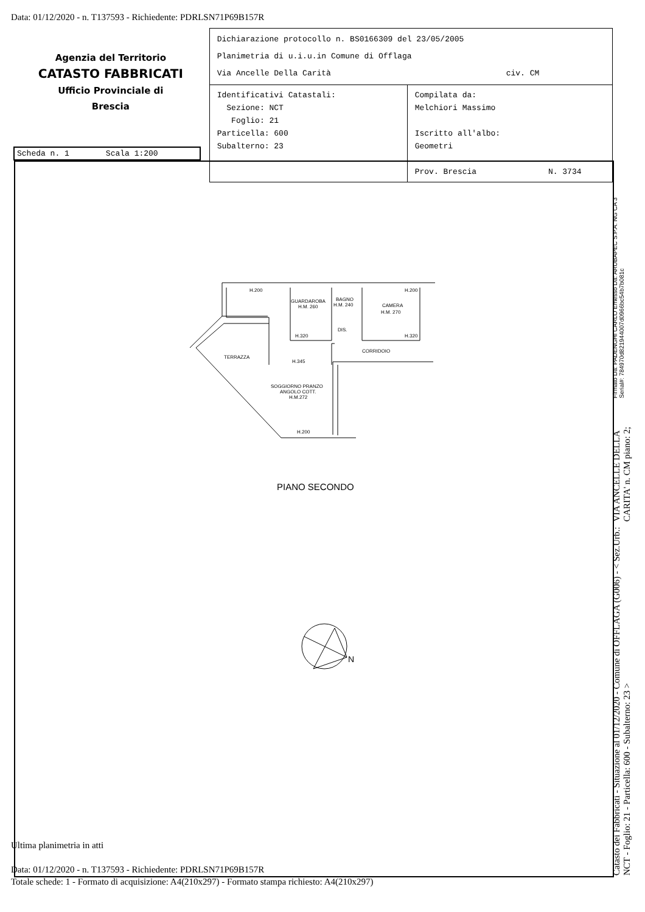Data: 01/12/2020 - n. T137593 - Richiedente: PDRLSN71P69B157R
Agenzia del Territorio
CATASTO FABBRICATI
Ufficio Provinciale di
Brescia
Dichiarazione protocollo n. BS0166309 del 23/05/2005
Planimetria di u.i.u.in Comune di Offlaga
Via Ancelle Della Carità civ. CM
| Identificativi Catastali: Sezione: NCT Foglio: 21 Particella: 600 Subalterno: 23 | Compilata da: Melchiori Massimo Iscritto all'albo: Geometri Prov. Brescia N. 3734 |
Scheda n. 1 Scala 1:200
H.200
GUARDAROBA
H.M. 260
BAGNO
H.M. 240
CAMERA
H.M. 270
H.200
H.320
DIS.
H.320
CORRIDOIO
TERRAZZA
H.345
SOGGIORNO PRANZO
ANGOLO COTT.
H.M.272
H.200
PIANO SECONDO
N
Ultima planimetria in atti
Data: 01/12/2020 - n. T137593 - Richiedente: PDRLSN71P69B157R
Totale schede: 1 - Formato di acquisizione: A4(210x297) - Formato stampa richiesto: A4(210x297)
Catasto dei Fabbricati - Situazione al 01/12/2020 - Comune di OFFLAGA (G006) - < Sez.Urb.: NCT - Foglio: 21 - Particella: 600 - Subalterno: 23 > VIA ANCELLE DELLA CARITA' n. CM piano: 2; Firmato Da: PADENGHI CARLO Emesso Da: ARUBAPEC S.P.A. NG CA 3 Serial#: 784970d821944007d0966bc54b7b081c